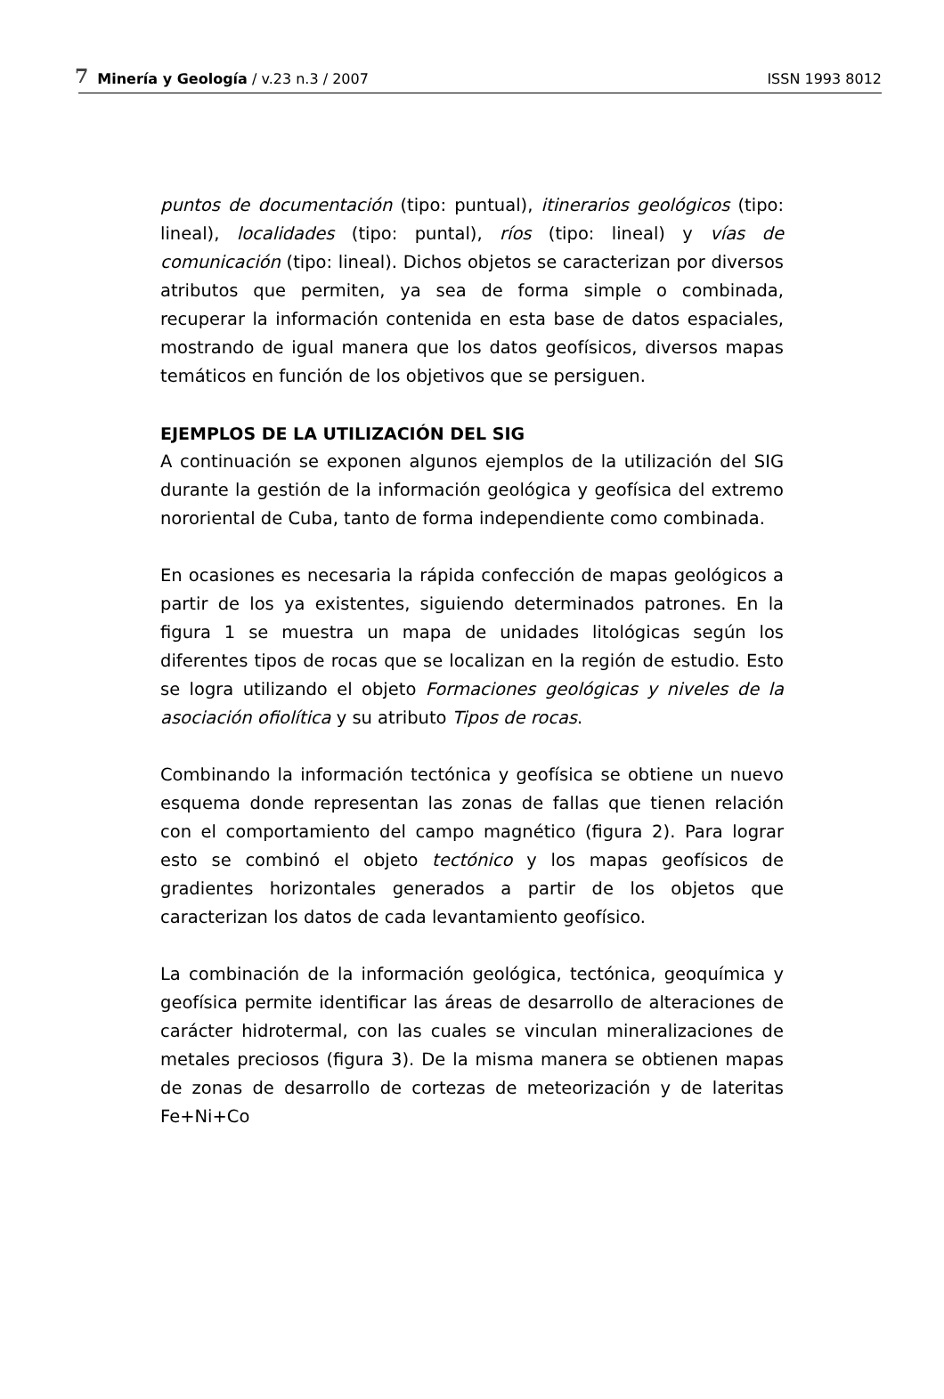7 Minería y Geología / v.23 n.3 / 2007 ISSN 1993 8012
puntos de documentación (tipo: puntual), itinerarios geológicos (tipo: lineal), localidades (tipo: puntal), ríos (tipo: lineal) y vías de comunicación (tipo: lineal). Dichos objetos se caracterizan por diversos atributos que permiten, ya sea de forma simple o combinada, recuperar la información contenida en esta base de datos espaciales, mostrando de igual manera que los datos geofísicos, diversos mapas temáticos en función de los objetivos que se persiguen.
EJEMPLOS DE LA UTILIZACIÓN DEL SIG
A continuación se exponen algunos ejemplos de la utilización del SIG durante la gestión de la información geológica y geofísica del extremo nororiental de Cuba, tanto de forma independiente como combinada.
En ocasiones es necesaria la rápida confección de mapas geológicos a partir de los ya existentes, siguiendo determinados patrones. En la figura 1 se muestra un mapa de unidades litológicas según los diferentes tipos de rocas que se localizan en la región de estudio. Esto se logra utilizando el objeto Formaciones geológicas y niveles de la asociación ofiolítica y su atributo Tipos de rocas.
Combinando la información tectónica y geofísica se obtiene un nuevo esquema donde representan las zonas de fallas que tienen relación con el comportamiento del campo magnético (figura 2). Para lograr esto se combinó el objeto tectónico y los mapas geofísicos de gradientes horizontales generados a partir de los objetos que caracterizan los datos de cada levantamiento geofísico.
La combinación de la información geológica, tectónica, geoquímica y geofísica permite identificar las áreas de desarrollo de alteraciones de carácter hidrotermal, con las cuales se vinculan mineralizaciones de metales preciosos (figura 3). De la misma manera se obtienen mapas de zonas de desarrollo de cortezas de meteorización y de lateritas Fe+Ni+Co